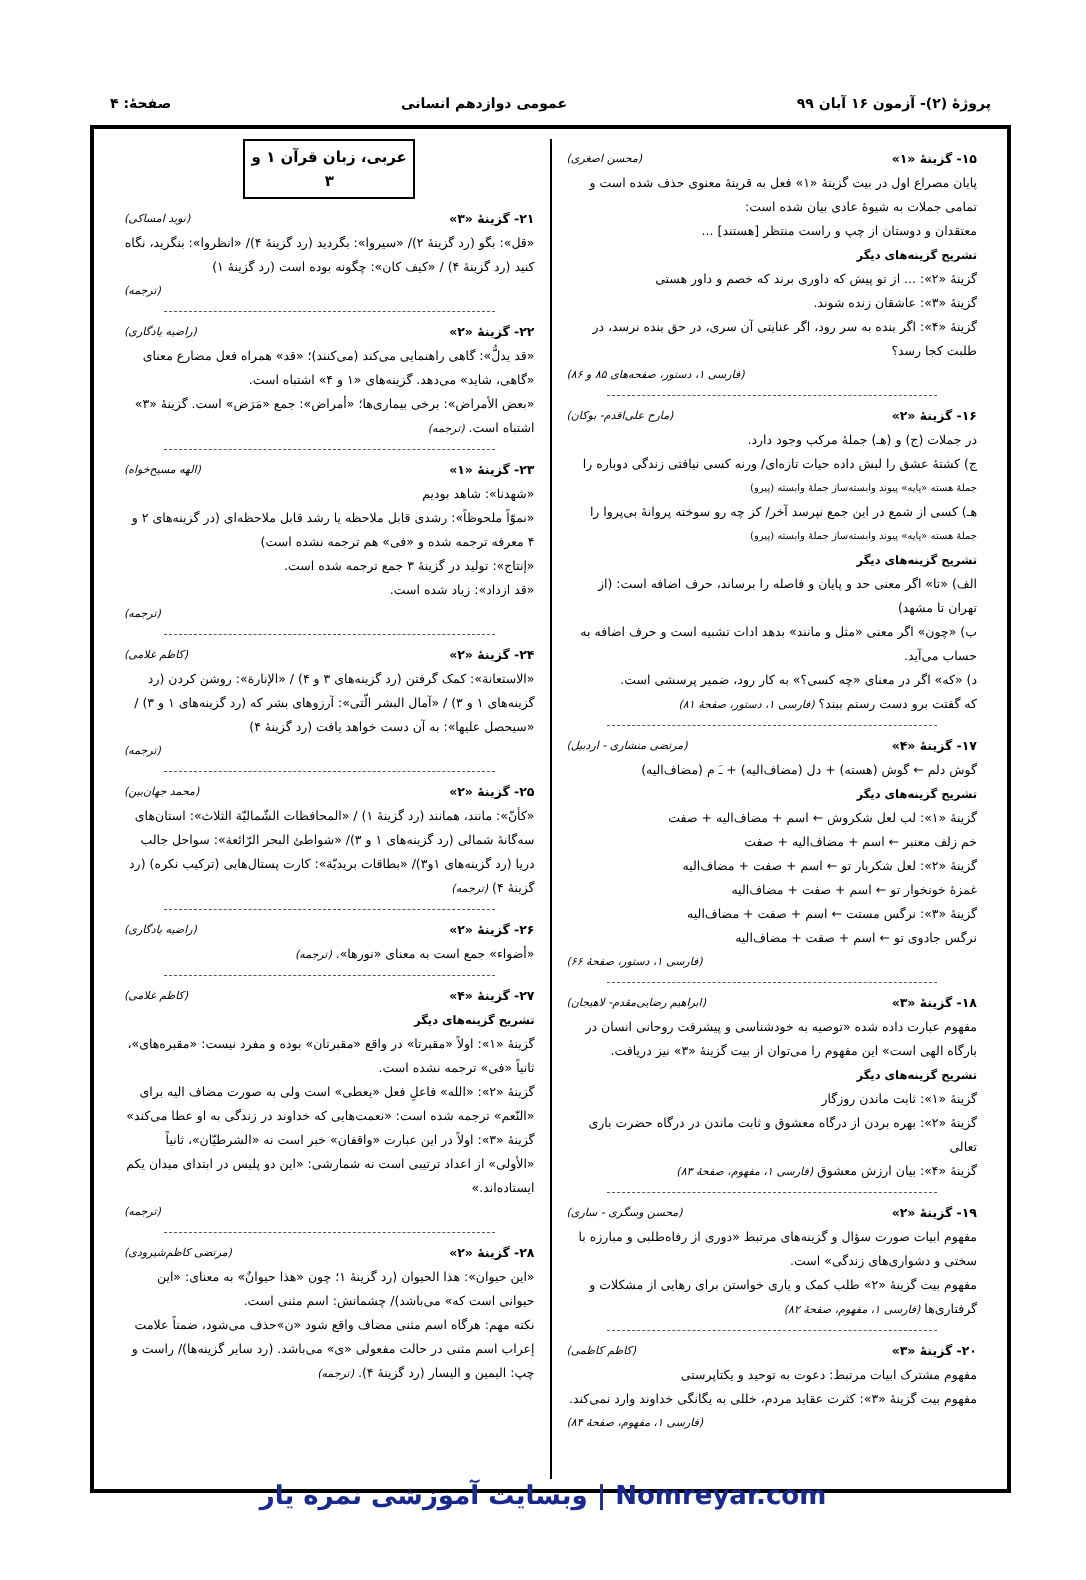پروژهٔ (۲)- آزمون ۱۶ آبان ۹۹ عمومی دوازدهم انسانی صفحهٔ: ۴
۱۵- گزینهٔ «۱» (محسن اصغری)
پایان مصراع اول در بیت گزینهٔ «۱» فعل به قرینهٔ معنوی حذف شده است و تمامی جملات به شیوهٔ عادی بیان شده است:
معتقدان و دوستان از چپ و راست منتظر [هستند] ...
تشریح گزینه‌های دیگر
گزینهٔ «۲»: ... از تو پیش که داوری برند که خصم و داور هستی
گزینهٔ «۳»: عاشقان زنده شوند.
گزینهٔ «۴»: اگر بنده به سر رود، اگر عنایتی آن سری، در حق بنده نرسد، در طلبت کجا رسد؟
(فارسی ۱، دستور، صفحه‌های ۸۵ و ۸۶)
۱۶- گزینهٔ «۲» (مارح علی‌اقدم- بوکان)
در جملات (ج) و (هـ) جملهٔ مرکب وجود دارد.
ج) کشتهٔ عشق را لبش داده حیات تازه‌ای/ ورنه کسی نیافتی زندگی دوباره را
جملهٔ هسته «پایه» پیوند وابسته‌ساز جملهٔ وابسته (پیرو)
هـ) کسی از شمع در این جمع نپرسد آخر/ کز چه رو سوخته پروانهٔ بی‌پروا را
جملهٔ هسته «پایه» پیوند وابسته‌ساز جملهٔ وابسته (پیرو)
تشریح گزینه‌های دیگر
الف) «تا» اگر معنی حد و پایان و فاصله را برساند، حرف اضافه است: (از تهران تا مشهد)
ب) «چون» اگر معنی «مثل و مانند» بدهد ادات تشبیه است و حرف اضافه به حساب می‌آید.
د) «که» اگر در معنای «چه کسی؟» به کار رود، ضمیر پرسشی است.
که گفتت برو دست رستم ببند؟ (فارسی ۱، دستور، صفحهٔ ۸۱)
۱۷- گزینهٔ «۴» (مرتضی منشاری - اردبیل)
گوش دلم ← گوش (هسته) + دل (مضاف‌الیه) + ـَ م (مضاف‌الیه)
تشریح گزینه‌های دیگر
گزینهٔ «۱»: لب لعل شکروش ← اسم + مضاف‌الیه + صفت
خم زلف معنبر ← اسم + مضاف‌الیه + صفت
گزینهٔ «۲»: لعل شکربار تو ← اسم + صفت + مضاف‌الیه
غمزهٔ خونخوار تو ← اسم + صفت + مضاف‌الیه
گزینهٔ «۳»: نرگس مستت ← اسم + صفت + مضاف‌الیه
نرگس جادوی تو ← اسم + صفت + مضاف‌الیه
(فارسی ۱، دستور، صفحهٔ ۶۶)
۱۸- گزینهٔ «۳» (ابراهیم رضایی‌مقدم- لاهیجان)
مفهوم عبارت داده شده «توصیه به خودشناسی و پیشرفت روحانی انسان در بارگاه الهی است» این مفهوم را می‌توان از بیت گزینهٔ «۳» نیز دریافت.
تشریح گزینه‌های دیگر
گزینهٔ «۱»: ثابت ماندن روزگار
گزینهٔ «۲»: بهره بردن از درگاه معشوق و ثابت ماندن در درگاه حضرت باری تعالی
گزینهٔ «۴»: بیان ارزش معشوق (فارسی ۱، مفهوم، صفحهٔ ۸۳)
۱۹- گزینهٔ «۲» (محسن وسگری - ساری)
مفهوم ابیات صورت سؤال و گزینه‌های مرتبط «دوری از رفاه‌طلبی و مبارزه با سختی و دشواری‌های زندگی» است.
مفهوم بیت گزینهٔ «۲» طلب کمک و یاری خواستن برای رهایی از مشکلات و گرفتاری‌ها (فارسی ۱، مفهوم، صفحهٔ ۸۲)
۲۰- گزینهٔ «۳» (کاظم کاظمی)
مفهوم مشترک ابیات مرتبط: دعوت به توحید و یکتاپرستی
مفهوم بیت گزینهٔ «۳»: کثرت عقاید مردم، خللی به یگانگی خداوند وارد نمی‌کند.
(فارسی ۱، مفهوم، صفحهٔ ۸۴)
عربی، زبان قرآن ۱ و ۳
۲۱- گزینهٔ «۳» (نوید امساکی)
«قل»: بگو (رد گزینهٔ ۲)/ «سیروا»: بگردید (رد گزینهٔ ۴)/ «انظروا»: بنگرید، نگاه کنید (رد گزینهٔ ۴) / «کیف کان»: چگونه بوده است (رد گزینهٔ ۱)
(ترجمه)
۲۲- گزینهٔ «۲» (راضیه یادگاری)
«قد یدلُّ»: گاهی راهنمایی می‌کند (می‌کنند)؛ «قد» همراه فعل مضارع معنای «گاهی، شاید» می‌دهد. گزینه‌های «۱ و ۴» اشتباه است.
«بعض الأمراض»: برخی بیماری‌ها؛ «أمراض»: جمع «مَرَض» است. گزینهٔ «۳» اشتباه است. (ترجمه)
۲۳- گزینهٔ «۱» (الهه مسیح‌خواه)
«شهدنا»: شاهد بودیم
«نموّاً ملحوظاً»: رشدی قابل ملاحظه یا رشد قابل ملاحظه‌ای (در گزینه‌های ۲ و ۴ معرفه ترجمه شده و «فی» هم ترجمه نشده است)
«إنتاج»: تولید در گزینهٔ ۳ جمع ترجمه شده است.
«قد ازداد»: زیاد شده است.
(ترجمه)
۲۴- گزینهٔ «۲» (کاظم غلامی)
«الاستعانة»: کمک گرفتن (رد گزینه‌های ۳ و ۴) / «الإنارة»: روشن کردن (رد گزینه‌های ۱ و ۳) / «آمال البشر الّتی»: آرزوهای بشر که (رد گزینه‌های ۱ و ۳) / «سیحصل علیها»: به آن دست خواهد یافت (رد گزینهٔ ۴)
(ترجمه)
۲۵- گزینهٔ «۲» (محمد جهان‌بین)
«کأنّ»: مانند، همانند (رد گزینهٔ ۱) / «المحافظات الشّمالیّة الثلاث»: استان‌های سه‌گانهٔ شمالی (رد گزینه‌های ۱ و ۳)/ «شواطئ البحر الرّائعة»: سواحل جالب دریا (رد گزینه‌های ۱و۳)/ «بطاقات بریدیّة»: کارت پستال‌هایی (ترکیب نکره) (رد گزینهٔ ۴) (ترجمه)
۲۶- گزینهٔ «۲» (راضیه یادگاری)
«أضواء» جمع است به معنای «نورها». (ترجمه)
۲۷- گزینهٔ «۴» (کاظم غلامی)
تشریح گزینه‌های دیگر
گزینهٔ «۱»: اولاً «مقبرتا» در واقع «مقبرتان» بوده و مفرد نیست: «مقبره‌های»، ثانیاً «فی» ترجمه نشده است.
گزینهٔ «۲»: «الله» فاعلِ فعل «یعطی» است ولی به صورت مضاف الیه برای «النّعم» ترجمه شده است: «نعمت‌هایی که خداوند در زندگی به او عطا می‌کند»
گزینهٔ «۳»: اولاً در این عبارت «واقفان» خبر است نه «الشرطیّان»، ثانیاً «الأولی» از اعداد ترتیبی است نه شمارشی: «این دو پلیس در ابتدای میدان یکم ایستاده‌اند.»
(ترجمه)
۲۸- گزینهٔ «۲» (مرتضی کاظم‌شیرودی)
«این حیوان»: هذا الحیوان (رد گزینهٔ ۱؛ چون «هذا حیوانٌ» به معنای: «این حیوانی است که» می‌باشد)/ چشمانش: اسم مثنی است.
نکته مهم: هرگاه اسم مثنی مضاف واقع شود «ن»حذف می‌شود، ضمناً علامت إعراب اسم مثنی در حالت مفعولی «ی» می‌باشد. (رد سایر گزینه‌ها)/ راست و چپ: الیمین و الیسار (رد گزینهٔ ۴). (ترجمه)
Nomreyar.com | وبسایت آموزشی نمره یار